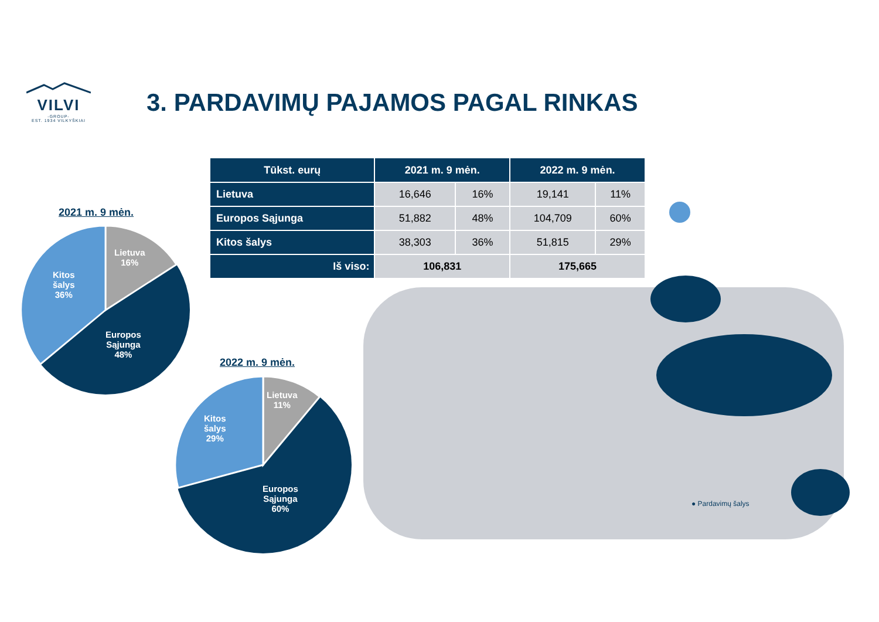VILVI
-GROUP-
EST. 1934 VILKYŠKIAI
3. PARDAVIMŲ PAJAMOS PAGAL RINKAS
| Tūkst. eurų | 2021 m. 9 mėn. | | 2022 m. 9 mėn. | |
| --- | --- | --- | --- | --- |
| Lietuva | 16,646 | 16% | 19,141 | 11% |
| Europos Sąjunga | 51,882 | 48% | 104,709 | 60% |
| Kitos šalys | 38,303 | 36% | 51,815 | 29% |
| Iš viso: | 106,831 | | 175,665 | |
2021 m. 9 mėn.
Lietuva
16%
Kitos
šalys
36%
Europos
Sąjunga
48%
2022 m. 9 mėn.
Lietuva
11%
Kitos
šalys
29%
Europos
Sąjunga
60%
● Pardavimų šalys